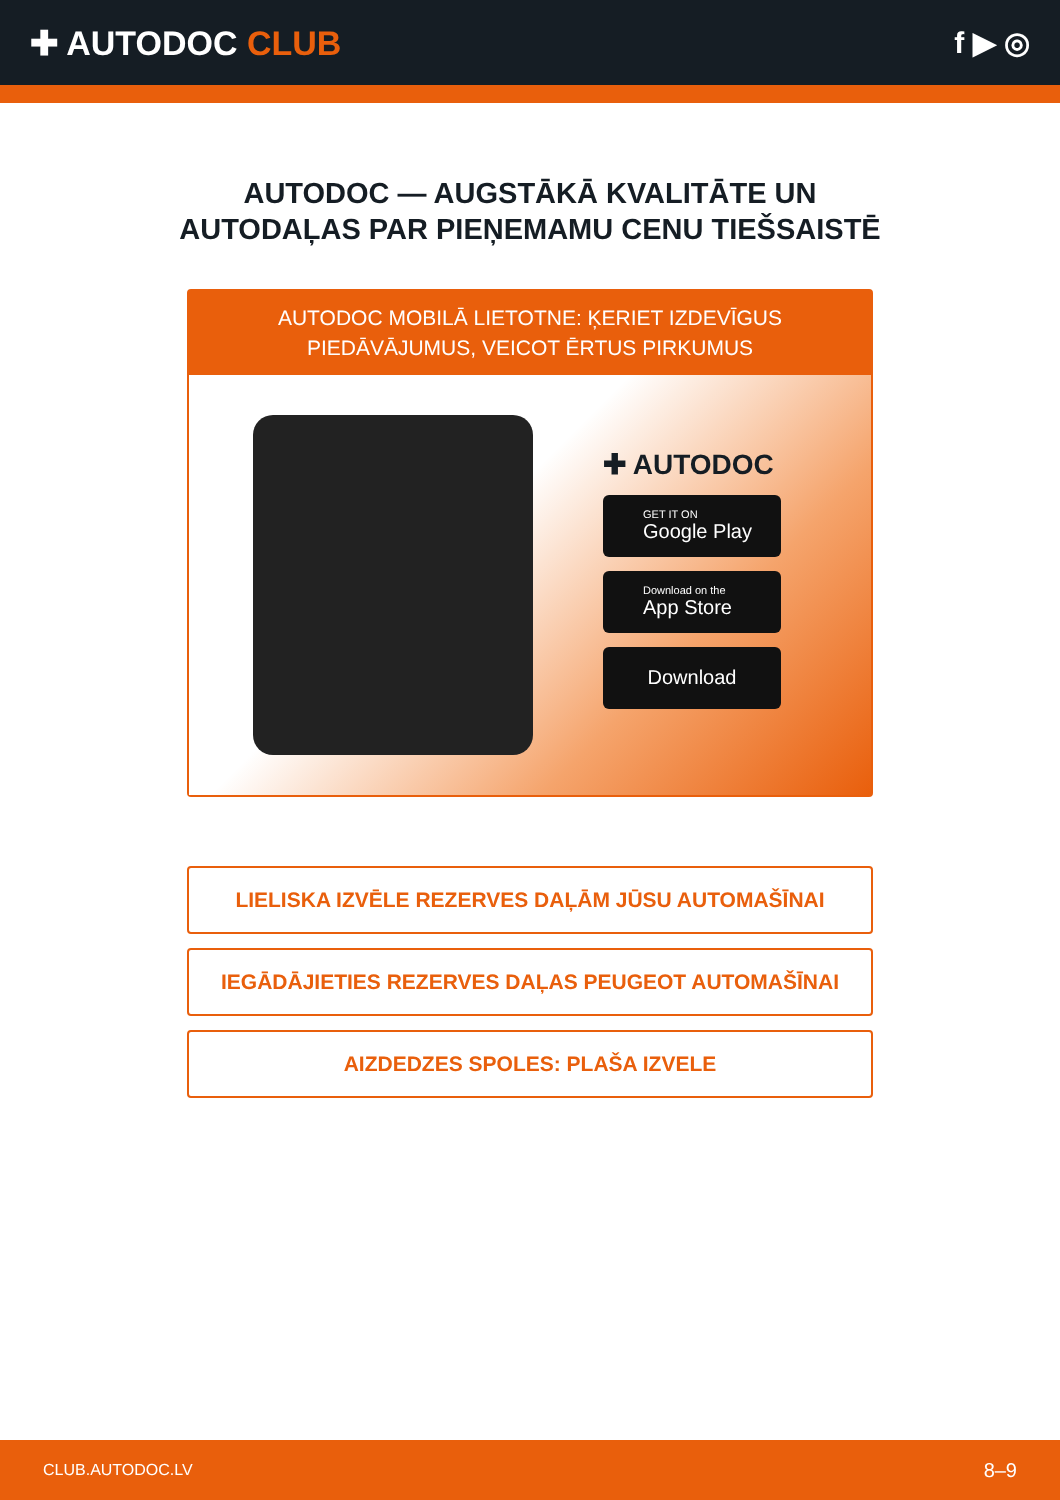✚ AUTODOC CLUB f ▶ ◎
AUTODOC — AUGSTĀKĀ KVALITĀTE UN
AUTODAĻAS PAR PIEŅEMAMU CENU TIEŠSAISTĒ
AUTODOC MOBILĀ LIETOTNE: ĶERIET IZDEVĪGUS PIEDĀVĀJUMUS, VEICOT ĒRTUS PIRKUMUS
✚ AUTODOC
GET IT ON
Google Play
Download on the
App Store
Download
LIELISKA IZVĒLE REZERVES DAĻĀM JŪSU AUTOMAŠĪNAI
IEGĀDĀJIETIES REZERVES DAĻAS PEUGEOT AUTOMAŠĪNAI
AIZDEDZES SPOLES: PLAŠA IZVELE
CLUB.AUTODOC.LV 8–9